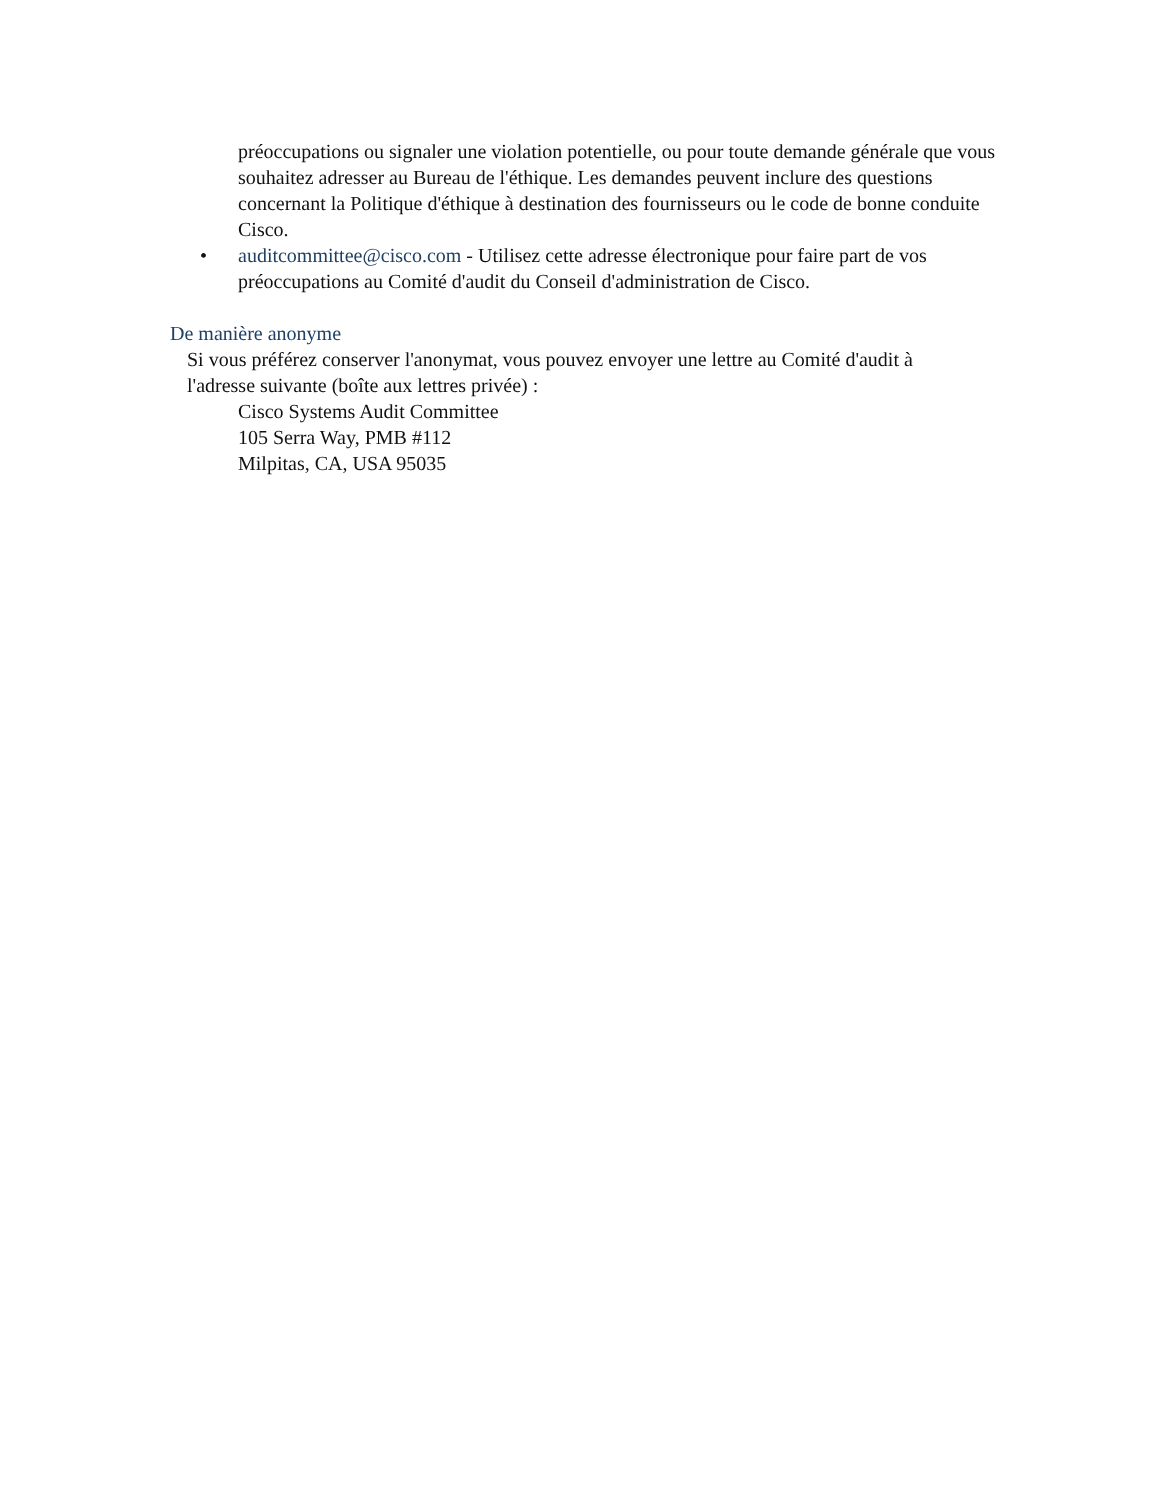préoccupations ou signaler une violation potentielle, ou pour toute demande générale que vous souhaitez adresser au Bureau de l'éthique. Les demandes peuvent inclure des questions concernant la Politique d'éthique à destination des fournisseurs ou le code de bonne conduite Cisco.
• auditcommittee@cisco.com - Utilisez cette adresse électronique pour faire part de vos préoccupations au Comité d'audit du Conseil d'administration de Cisco.
De manière anonyme
Si vous préférez conserver l'anonymat, vous pouvez envoyer une lettre au Comité d'audit à l'adresse suivante (boîte aux lettres privée) :
Cisco Systems Audit Committee
105 Serra Way, PMB #112
Milpitas, CA, USA 95035